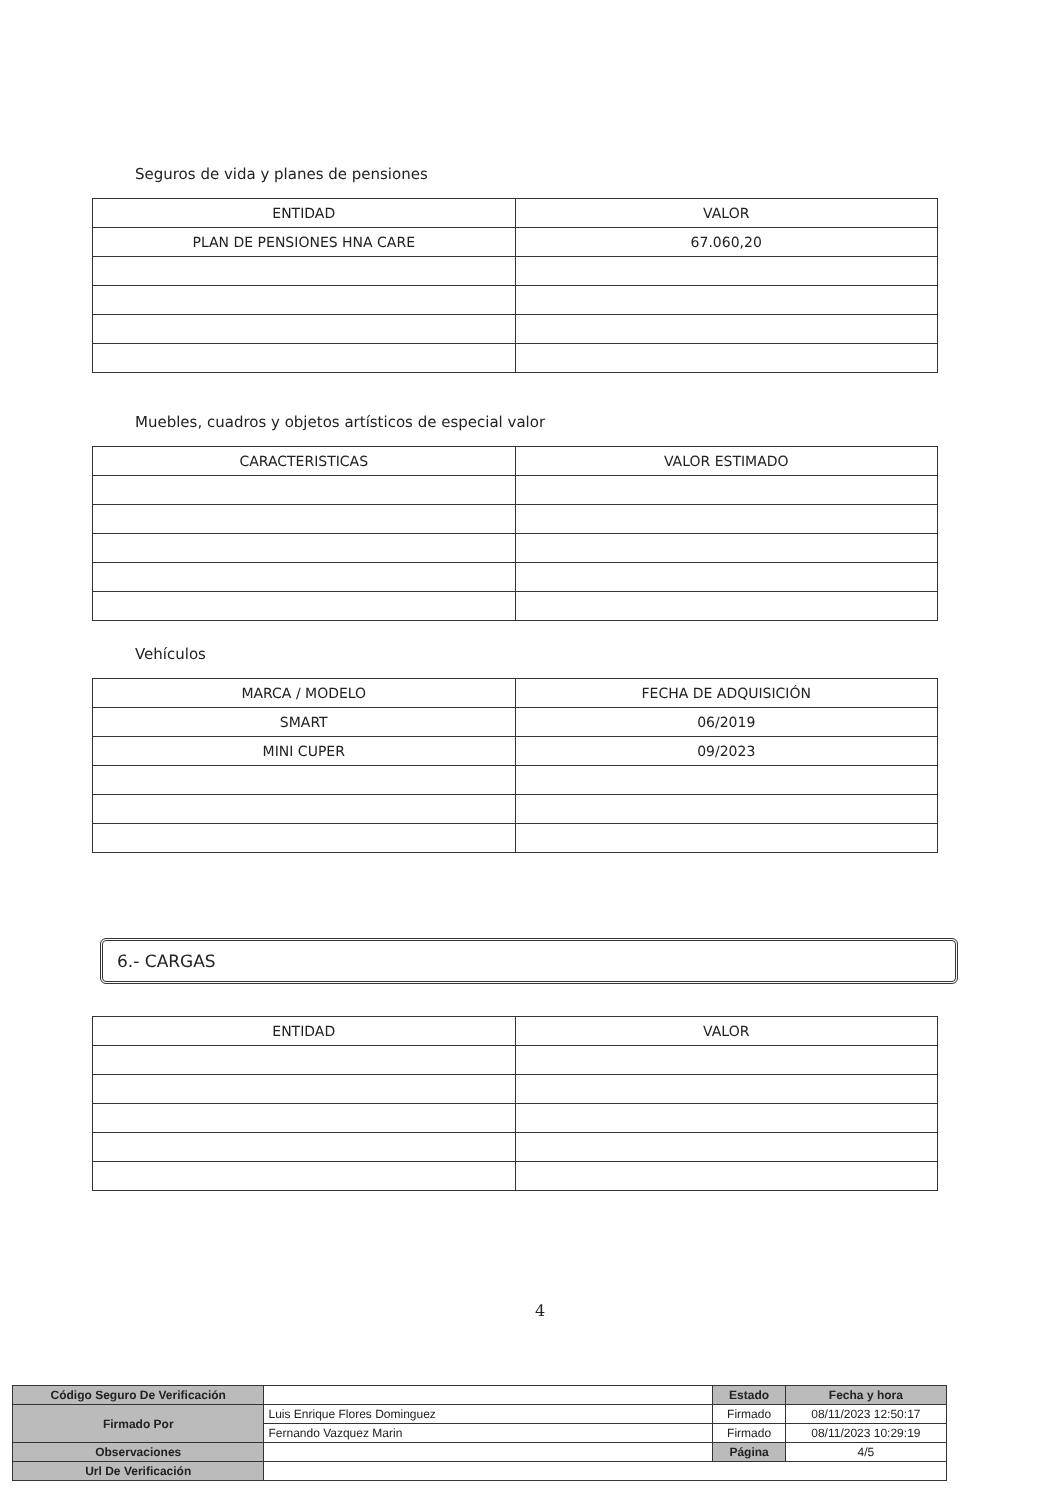Seguros de vida y planes de pensiones
| ENTIDAD | VALOR |
| --- | --- |
| PLAN DE PENSIONES HNA CARE | 67.060,20 |
Muebles, cuadros y objetos artísticos de especial valor
| CARACTERISTICAS | VALOR ESTIMADO |
| --- | --- |
Vehículos
| MARCA / MODELO | FECHA DE ADQUISICIÓN |
| --- | --- |
| SMART | 06/2019 |
| MINI CUPER | 09/2023 |
6.- CARGAS
| ENTIDAD | VALOR |
| --- | --- |
4
| Código Seguro De Verificación | | Estado | Fecha y hora |
| Firmado Por | Luis Enrique Flores Dominguez | Firmado | 08/11/2023 12:50:17 |
| | Fernando Vazquez Marin | Firmado | 08/11/2023 10:29:19 |
| Observaciones | | Página | 4/5 |
| Url De Verificación | | | |